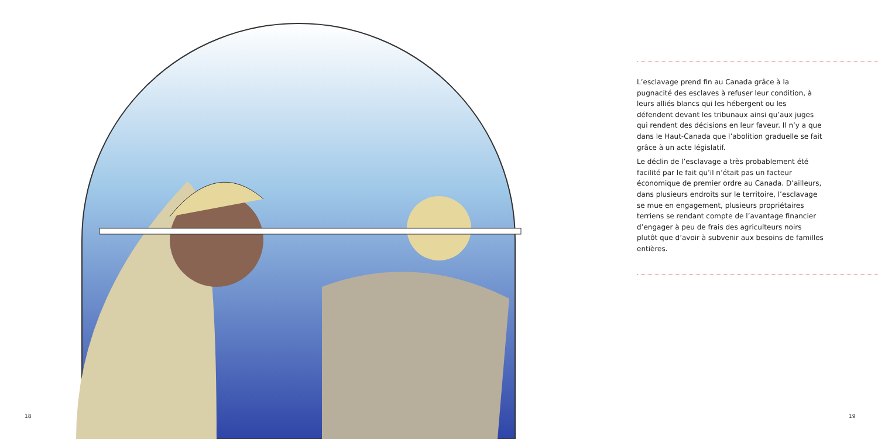18
L’esclavage prend fin au Canada grâce à la pugnacité des esclaves à refuser leur condition, à leurs alliés blancs qui les hébergent ou les défendent devant les tribunaux ainsi qu’aux juges qui rendent des décisions en leur faveur. Il n’y a que dans le Haut-Canada que l’abolition graduelle se fait grâce à un acte législatif.
Le déclin de l’esclavage a très probablement été facilité par le fait qu’il n’était pas un facteur économique de premier ordre au Canada. D’ailleurs, dans plusieurs endroits sur le territoire, l’esclavage se mue en engagement, plusieurs propriétaires terriens se rendant compte de l’avantage financier d’engager à peu de frais des agriculteurs noirs plutôt que d’avoir à subvenir aux besoins de familles entières.
19